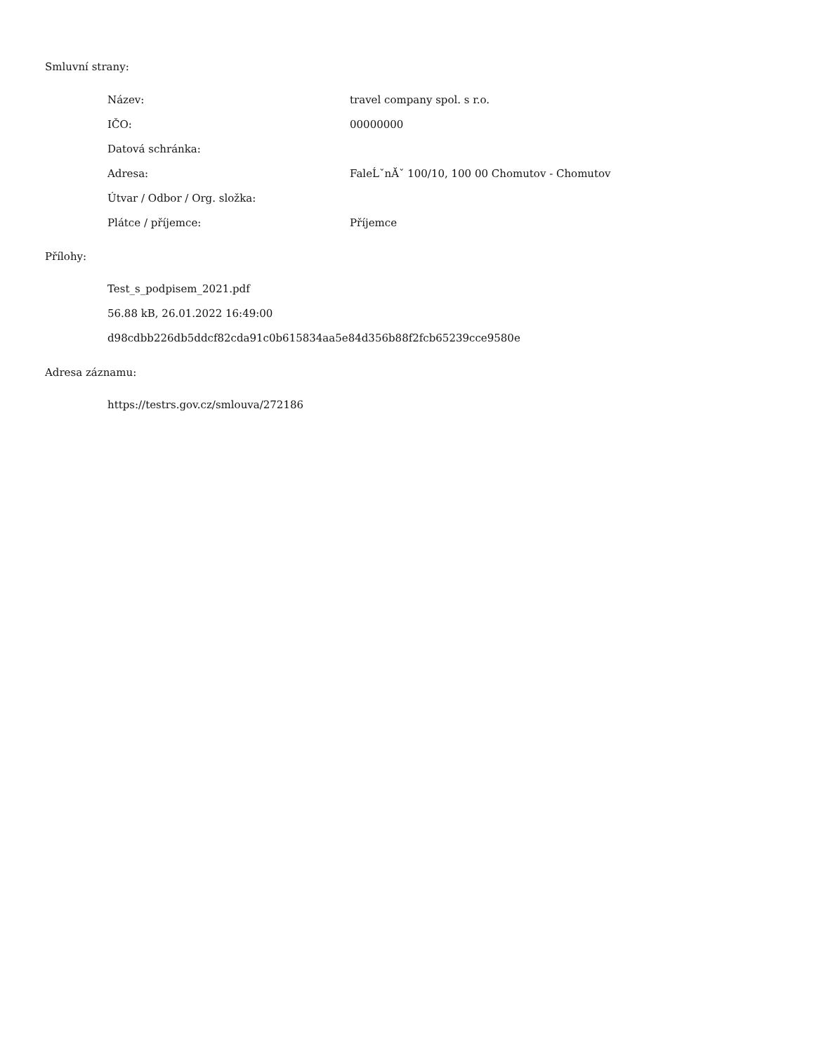Smluvní strany:
| Název: | travel company spol. s r.o. |
| IČO: | 00000000 |
| Datová schránka: | |
| Adresa: | FaleĹˇnĂˇ 100/10, 100 00 Chomutov - Chomutov |
| Útvar / Odbor / Org. složka: | |
| Plátce / příjemce: | Příjemce |
Přílohy:
Test_s_podpisem_2021.pdf
56.88 kB, 26.01.2022 16:49:00
d98cdbb226db5ddcf82cda91c0b615834aa5e84d356b88f2fcb65239cce9580e
Adresa záznamu:
https://testrs.gov.cz/smlouva/272186